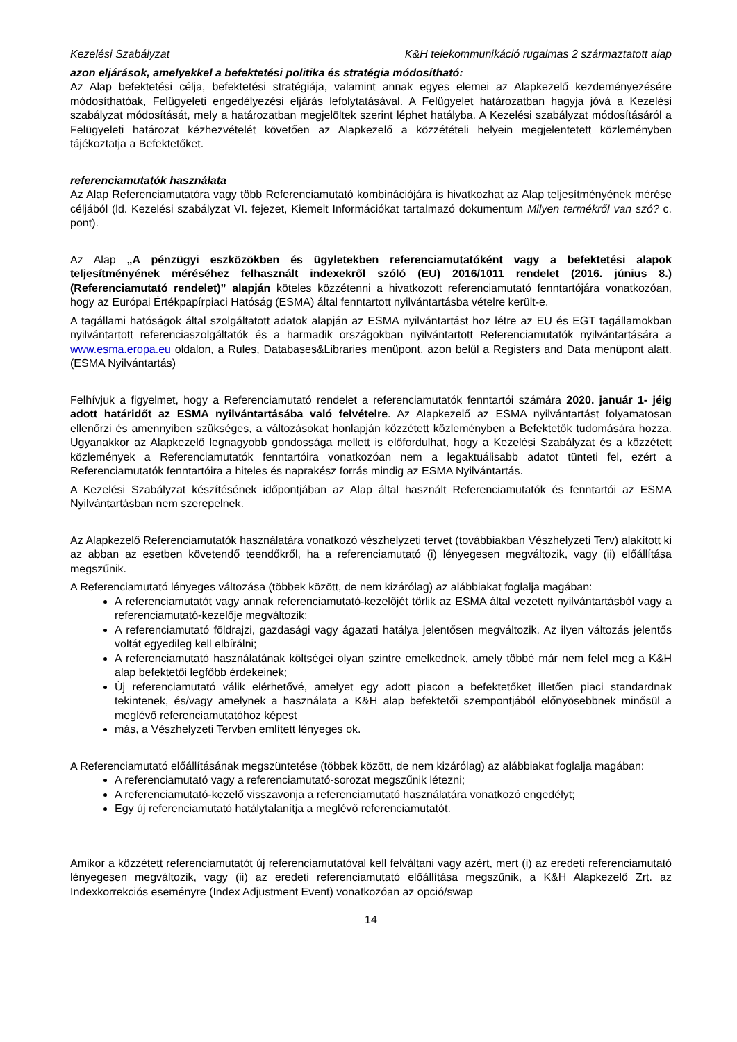Kezelési Szabályzat K&H telekommunikáció rugalmas 2 származtatott alap
azon eljárások, amelyekkel a befektetési politika és stratégia módosítható:
Az Alap befektetési célja, befektetési stratégiája, valamint annak egyes elemei az Alapkezelő kezdeményezésére módosíthatóak, Felügyeleti engedélyezési eljárás lefolytatásával. A Felügyelet határozatban hagyja jóvá a Kezelési szabályzat módosítását, mely a határozatban megjelöltek szerint léphet hatályba. A Kezelési szabályzat módosításáról a Felügyeleti határozat kézhezvételét követően az Alapkezelő a közzétételi helyein megjelentetett közleményben tájékoztatja a Befektetőket.
referenciamutatók használata
Az Alap Referenciamutatóra vagy több Referenciamutató kombinációjára is hivatkozhat az Alap teljesítményének mérése céljából (ld. Kezelési szabályzat VI. fejezet, Kiemelt Információkat tartalmazó dokumentum Milyen termékről van szó? c. pont).
Az Alap „A pénzügyi eszközökben és ügyletekben referenciamutatóként vagy a befektetési alapok teljesítményének méréséhez felhasznált indexekről szóló (EU) 2016/1011 rendelet (2016. június 8.) (Referenciamutató rendelet)” alapján köteles közzétenni a hivatkozott referenciamutató fenntartójára vonatkozóan, hogy az Európai Értékpapírpiaci Hatóság (ESMA) által fenntartott nyilvántartásba vételre került-e.
A tagállami hatóságok által szolgáltatott adatok alapján az ESMA nyilvántartást hoz létre az EU és EGT tagállamokban nyilvántartott referenciaszolgáltatók és a harmadik országokban nyilvántartott Referenciamutatók nyilvántartására a www.esma.eropa.eu oldalon, a Rules, Databases&Libraries menüpont, azon belül a Registers and Data menüpont alatt. (ESMA Nyilvántartás)
Felhívjuk a figyelmet, hogy a Referenciamutató rendelet a referenciamutatók fenntartói számára 2020. január 1- jéig adott határidőt az ESMA nyilvántartásába való felvételre. Az Alapkezelő az ESMA nyilvántartást folyamatosan ellenőrzi és amennyiben szükséges, a változásokat honlapján közzétett közleményben a Befektetők tudomására hozza. Ugyanakkor az Alapkezelő legnagyobb gondossága mellett is előfordulhat, hogy a Kezelési Szabályzat és a közzétett közlemények a Referenciamutatók fenntartóira vonatkozóan nem a legaktuálisabb adatot tünteti fel, ezért a Referenciamutatók fenntartóira a hiteles és naprakész forrás mindig az ESMA Nyilvántartás.
A Kezelési Szabályzat készítésének időpontjában az Alap által használt Referenciamutatók és fenntartói az ESMA Nyilvántartásban nem szerepelnek.
Az Alapkezelő Referenciamutatók használatára vonatkozó vészhelyzeti tervet (továbbiakban Vészhelyzeti Terv) alakított ki az abban az esetben követendő teendőkről, ha a referenciamutató (i) lényegesen megváltozik, vagy (ii) előállítása megszűnik.
A Referenciamutató lényeges változása (többek között, de nem kizárólag) az alábbiakat foglalja magában:
A referenciamutatót vagy annak referenciamutató-kezelőjét törlik az ESMA által vezetett nyilvántartásból vagy a referenciamutató-kezelője megváltozik;
A referenciamutató földrajzi, gazdasági vagy ágazati hatálya jelentősen megváltozik. Az ilyen változás jelentős voltát egyedileg kell elbírálni;
A referenciamutató használatának költségei olyan szintre emelkednek, amely többé már nem felel meg a K&H alap befektetői legfőbb érdekeinek;
Új referenciamutató válik elérhetővé, amelyet egy adott piacon a befektetőket illetően piaci standardnak tekintenek, és/vagy amelynek a használata a K&H alap befektetői szempontjából előnyösebbnek minősül a meglévő referenciamutatóhoz képest
más, a Vészhelyzeti Tervben említett lényeges ok.
A Referenciamutató előállításának megszüntetése (többek között, de nem kizárólag) az alábbiakat foglalja magában:
A referenciamutató vagy a referenciamutató-sorozat megszűnik létezni;
A referenciamutató-kezelő visszavonja a referenciamutató használatára vonatkozó engedélyt;
Egy új referenciamutató hatálytalanítja a meglévő referenciamutatót.
Amikor a közzétett referenciamutatót új referenciamutatóval kell felváltani vagy azért, mert (i) az eredeti referenciamutató lényegesen megváltozik, vagy (ii) az eredeti referenciamutató előállítása megszűnik, a K&H Alapkezelő Zrt. az Indexkorrekciós eseményre (Index Adjustment Event) vonatkozóan az opció/swap
14